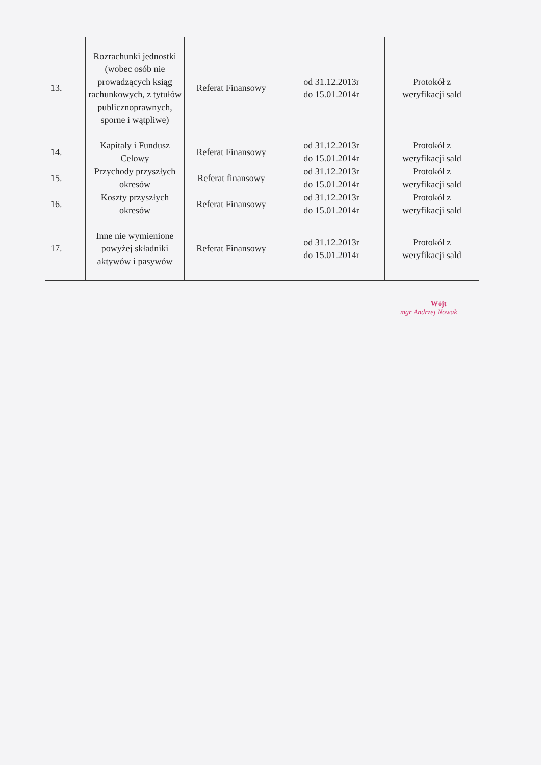| 13. | Rozrachunki jednostki (wobec osób nie prowadzących ksiąg rachunkowych, z tytułów publicznoprawnych, sporne i wątpliwe) | Referat Finansowy | od 31.12.2013r do 15.01.2014r | Protokół z weryfikacji sald |
| 14. | Kapitały i Fundusz Celowy | Referat Finansowy | od 31.12.2013r do 15.01.2014r | Protokół z weryfikacji sald |
| 15. | Przychody przyszłych okresów | Referat finansowy | od 31.12.2013r do 15.01.2014r | Protokół z weryfikacji sald |
| 16. | Koszty przyszłych okresów | Referat Finansowy | od 31.12.2013r do 15.01.2014r | Protokół z weryfikacji sald |
| 17. | Inne nie wymienione powyżej składniki aktywów i pasywów | Referat Finansowy | od 31.12.2013r do 15.01.2014r | Protokół z weryfikacji sald |
Wójt
mgr Andrzej Nowak